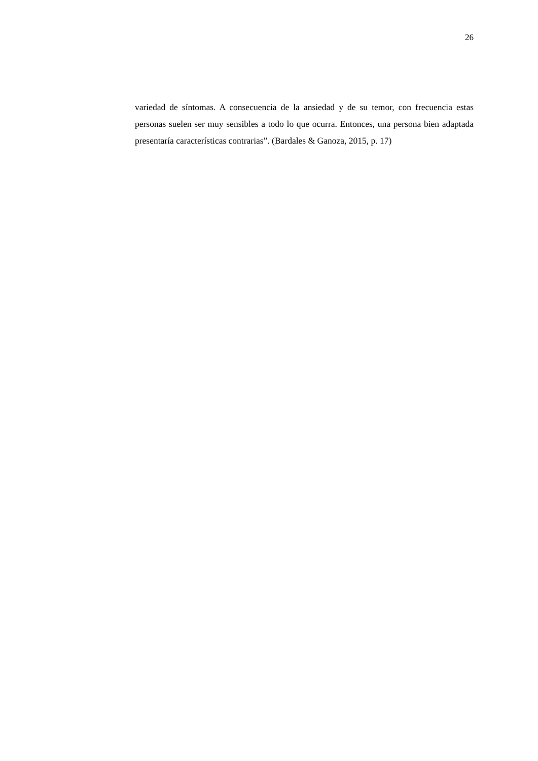26
variedad de síntomas. A consecuencia de la ansiedad y de su temor, con frecuencia estas personas suelen ser muy sensibles a todo lo que ocurra. Entonces, una persona bien adaptada presentaría características contrarias”. (Bardales & Ganoza, 2015, p. 17)